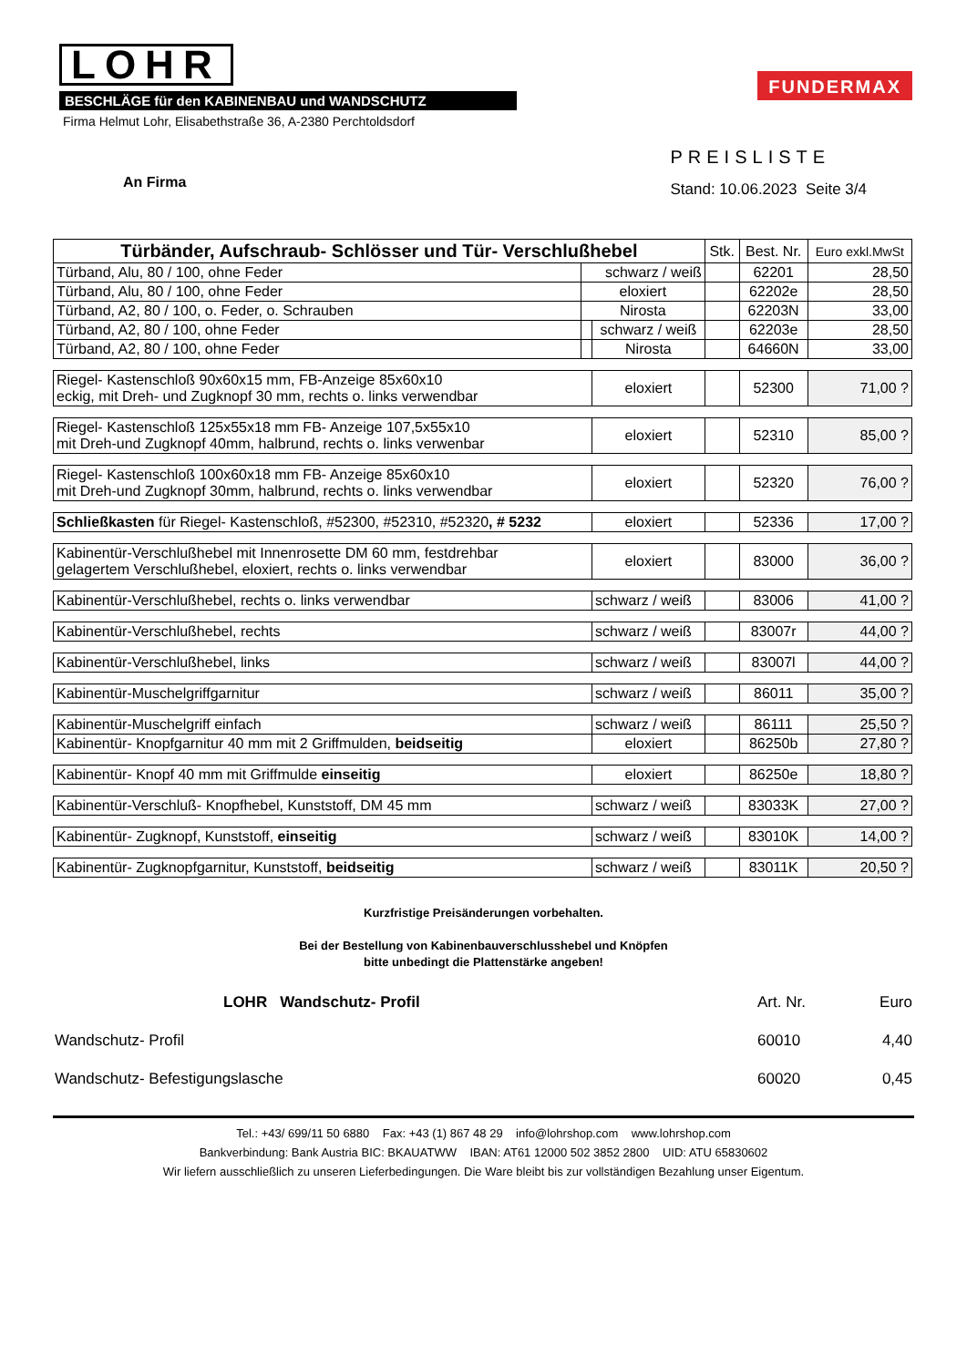LOHR
BESCHLÄGE für den KABINENBAU und WANDSCHUTZ
Firma Helmut Lohr, Elisabethstraße 36, A-2380 Perchtoldsdorf
FUNDERMAX
An Firma
PREISLISTE
Stand: 10.06.2023 Seite 3/4
| Türbänder, Aufschraub- Schlösser und Tür- Verschlußhebel | | | Stk. | Best. Nr. | Euro exkl.MwSt |
| --- | --- | --- | --- | --- | --- |
| Türband, Alu, 80 / 100, ohne Feder | schwarz / weiß | | | 62201 | 28,50 |
| Türband, Alu, 80 / 100, ohne Feder | eloxiert | | | 62202e | 28,50 |
| Türband, A2, 80 / 100, o. Feder, o. Schrauben | Nirosta | | | 62203N | 33,00 |
| Türband, A2, 80 / 100, ohne Feder | | schwarz / weiß | | 62203e | 28,50 |
| Türband, A2, 80 / 100, ohne Feder | | Nirosta | | 64660N | 33,00 |
| Riegel- Kastenschloß 90x60x15 mm, FB-Anzeige 85x60x10 eckig, mit Dreh- und Zugknopf 30 mm, rechts o. links verwendbar | | eloxiert | | 52300 | 71,00 ? |
| Riegel- Kastenschloß 125x55x18 mm FB- Anzeige 107,5x55x10 mit Dreh-und Zugknopf 40mm, halbrund, rechts o. links verwenbar | | eloxiert | | 52310 | 85,00 ? |
| Riegel- Kastenschloß 100x60x18 mm FB- Anzeige 85x60x10 mit Dreh-und Zugknopf 30mm, halbrund, rechts o. links verwendbar | | eloxiert | | 52320 | 76,00 ? |
| Schließkasten für Riegel- Kastenschloß, #52300, #52310, #52320 , # 5232 | | eloxiert | | 52336 | 17,00 ? |
| Kabinentür-Verschlußhebel mit Innenrosette DM 60 mm, festdrehbar gelagertem Verschlußhebel, eloxiert, rechts o. links verwendbar | | eloxiert | | 83000 | 36,00 ? |
| Kabinentür-Verschlußhebel, rechts o. links verwendbar | | schwarz / weiß | | 83006 | 41,00 ? |
| Kabinentür-Verschlußhebel, rechts | | schwarz / weiß | | 83007r | 44,00 ? |
| Kabinentür-Verschlußhebel, links | | schwarz / weiß | | 83007l | 44,00 ? |
| Kabinentür-Muschelgriffgarnitur | | schwarz / weiß | | 86011 | 35,00 ? |
| Kabinentür-Muschelgriff einfach | | schwarz / weiß | | 86111 | 25,50 ? |
| Kabinentür- Knopfgarnitur 40 mm mit 2 Griffmulden, beidseitig | | eloxiert | | 86250b | 27,80 ? |
| Kabinentür- Knopf 40 mm mit Griffmulde einseitig | | eloxiert | | 86250e | 18,80 ? |
| Kabinentür-Verschluß- Knopfhebel, Kunststoff, DM 45 mm | | schwarz / weiß | | 83033K | 27,00 ? |
| Kabinentür- Zugknopf, Kunststoff, einseitig | | schwarz / weiß | | 83010K | 14,00 ? |
| Kabinentür- Zugknopfgarnitur, Kunststoff, beidseitig | | schwarz / weiß | | 83011K | 20,50 ? |
Kurzfristige Preisänderungen vorbehalten.
Bei der Bestellung von Kabinenbauverschlusshebel und Knöpfen
bitte unbedingt die Plattenstärke angeben!
LOHR Wandschutz- Profil Art. Nr. Euro
Wandschutz- Profil 60010 4,40
Wandschutz- Befestigungslasche 60020 0,45
Tel.: +43/ 699/11 50 6880 Fax: +43 (1) 867 48 29 info@lohrshop.com www.lohrshop.com
Bankverbindung: Bank Austria BIC: BKAUATWW IBAN: AT61 12000 502 3852 2800 UID: ATU 65830602
Wir liefern ausschließlich zu unseren Lieferbedingungen. Die Ware bleibt bis zur vollständigen Bezahlung unser Eigentum.